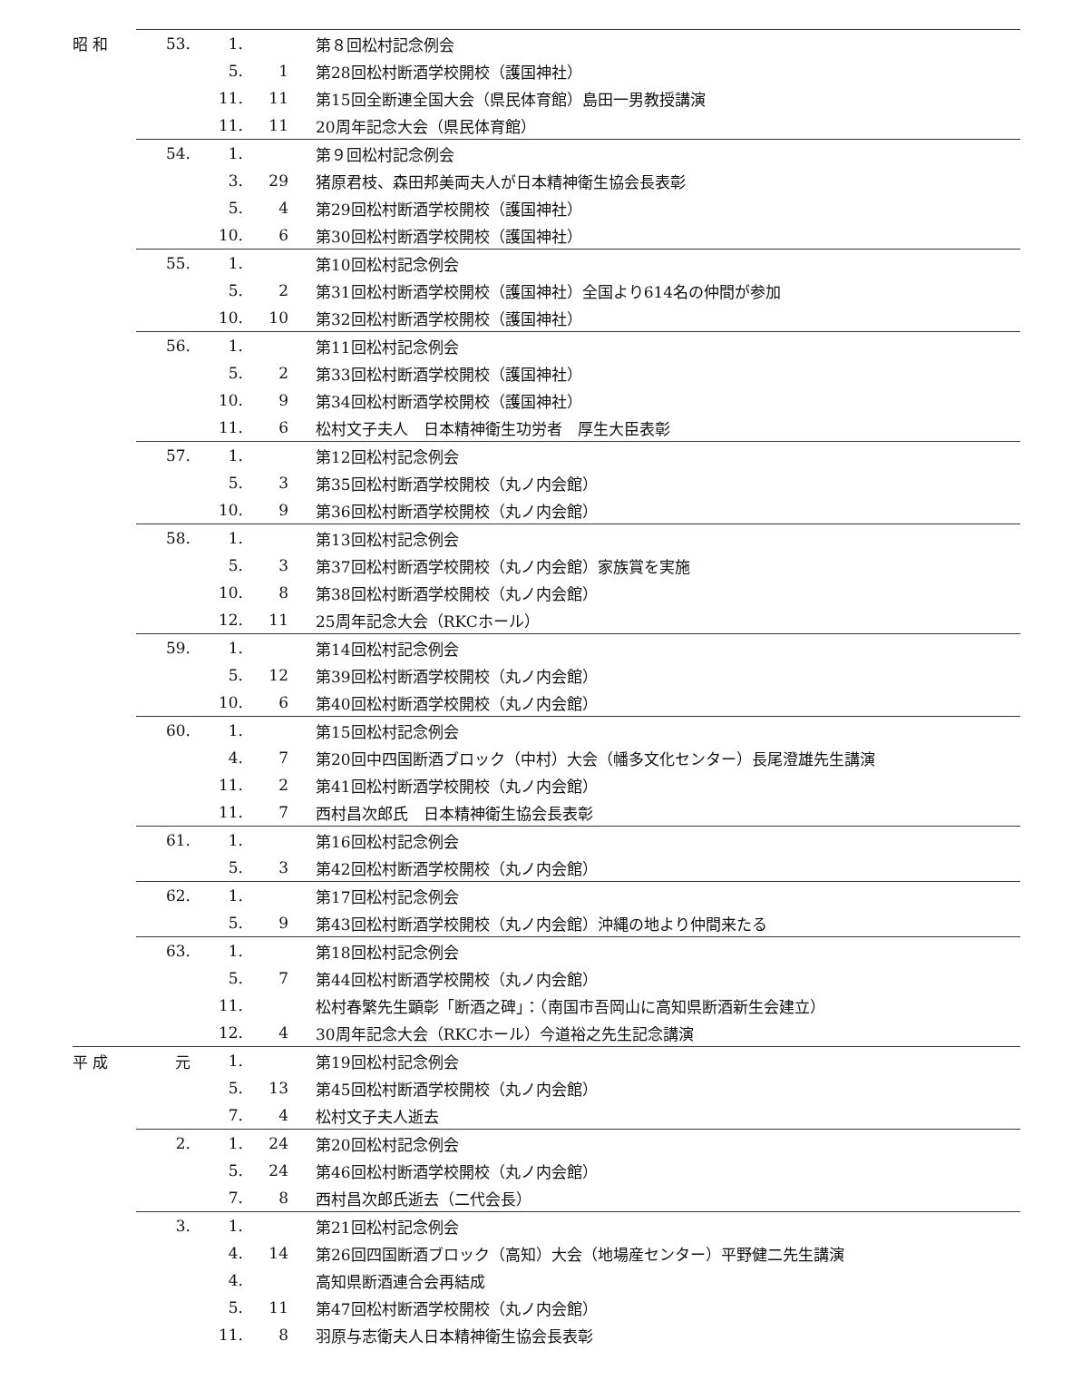| 昭 和 | 53. | 1. | | 第８回松村記念例会 |
| | | 5. | 1 | 第28回松村断酒学校開校（護国神社） |
| | | 11. | 11 | 第15回全断連全国大会（県民体育館）島田一男教授講演 |
| | | 11. | 11 | 20周年記念大会（県民体育館） |
| | 54. | 1. | | 第９回松村記念例会 |
| | | 3. | 29 | 猪原君枝、森田邦美両夫人が日本精神衛生協会長表彰 |
| | | 5. | 4 | 第29回松村断酒学校開校（護国神社） |
| | | 10. | 6 | 第30回松村断酒学校開校（護国神社） |
| | 55. | 1. | | 第10回松村記念例会 |
| | | 5. | 2 | 第31回松村断酒学校開校（護国神社）全国より614名の仲間が参加 |
| | | 10. | 10 | 第32回松村断酒学校開校（護国神社） |
| | 56. | 1. | | 第11回松村記念例会 |
| | | 5. | 2 | 第33回松村断酒学校開校（護国神社） |
| | | 10. | 9 | 第34回松村断酒学校開校（護国神社） |
| | | 11. | 6 | 松村文子夫人 日本精神衛生功労者 厚生大臣表彰 |
| | 57. | 1. | | 第12回松村記念例会 |
| | | 5. | 3 | 第35回松村断酒学校開校（丸ノ内会館） |
| | | 10. | 9 | 第36回松村断酒学校開校（丸ノ内会館） |
| | 58. | 1. | | 第13回松村記念例会 |
| | | 5. | 3 | 第37回松村断酒学校開校（丸ノ内会館）家族賞を実施 |
| | | 10. | 8 | 第38回松村断酒学校開校（丸ノ内会館） |
| | | 12. | 11 | 25周年記念大会（RKCホール） |
| | 59. | 1. | | 第14回松村記念例会 |
| | | 5. | 12 | 第39回松村断酒学校開校（丸ノ内会館） |
| | | 10. | 6 | 第40回松村断酒学校開校（丸ノ内会館） |
| | 60. | 1. | | 第15回松村記念例会 |
| | | 4. | 7 | 第20回中四国断酒ブロック（中村）大会（幡多文化センター）長尾澄雄先生講演 |
| | | 11. | 2 | 第41回松村断酒学校開校（丸ノ内会館） |
| | | 11. | 7 | 西村昌次郎氏 日本精神衛生協会長表彰 |
| | 61. | 1. | | 第16回松村記念例会 |
| | | 5. | 3 | 第42回松村断酒学校開校（丸ノ内会館） |
| | 62. | 1. | | 第17回松村記念例会 |
| | | 5. | 9 | 第43回松村断酒学校開校（丸ノ内会館）沖縄の地より仲間来たる |
| | 63. | 1. | | 第18回松村記念例会 |
| | | 5. | 7 | 第44回松村断酒学校開校（丸ノ内会館） |
| | | 11. | | 松村春繁先生顕彰「断酒之碑」：（南国市吾岡山に高知県断酒新生会建立） |
| | | 12. | 4 | 30周年記念大会（RKCホール）今道裕之先生記念講演 |
| 平 成 | 元 | 1. | | 第19回松村記念例会 |
| | | 5. | 13 | 第45回松村断酒学校開校（丸ノ内会館） |
| | | 7. | 4 | 松村文子夫人逝去 |
| | 2. | 1. | 24 | 第20回松村記念例会 |
| | | 5. | 24 | 第46回松村断酒学校開校（丸ノ内会館） |
| | | 7. | 8 | 西村昌次郎氏逝去（二代会長） |
| | 3. | 1. | | 第21回松村記念例会 |
| | | 4. | 14 | 第26回四国断酒ブロック（高知）大会（地場産センター）平野健二先生講演 |
| | | 4. | | 高知県断酒連合会再結成 |
| | | 5. | 11 | 第47回松村断酒学校開校（丸ノ内会館） |
| | | 11. | 8 | 羽原与志衛夫人日本精神衛生協会長表彰 |